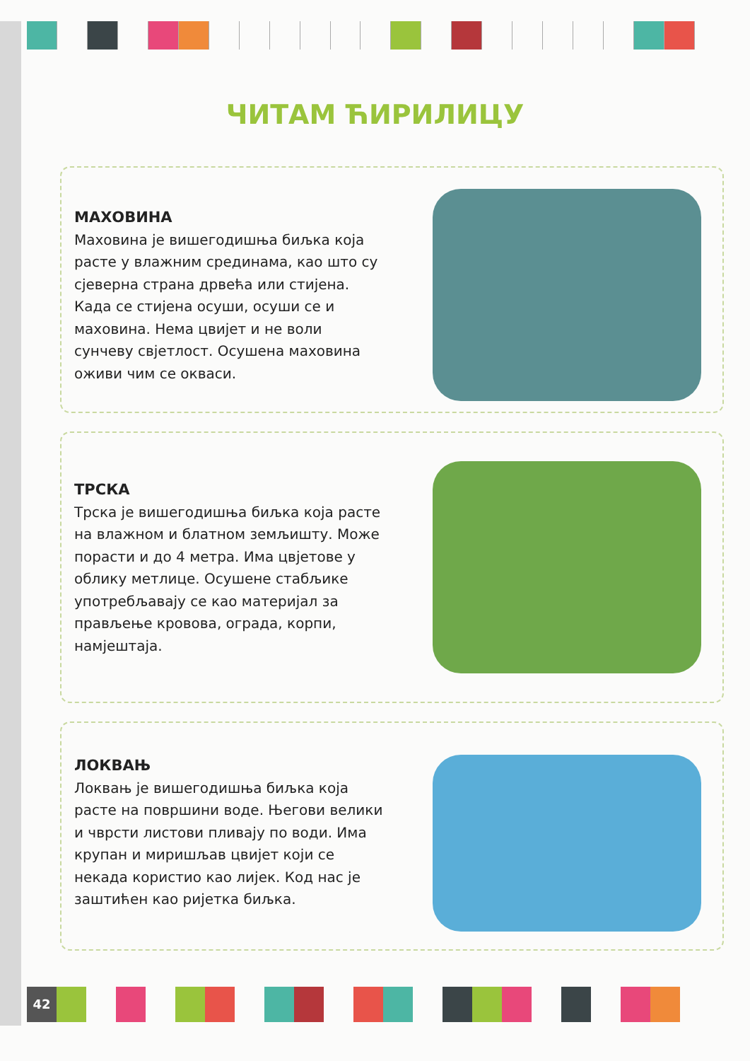ЧИТАМ ЋИРИЛИЦУ
МАХОВИНА
Маховина је вишегодишња биљка која расте у влажним срединама, као што су сјеверна страна дрвећа или стијена. Када се стијена осуши, осуши се и маховина. Нема цвијет и не воли сунчеву свјетлост. Осушена маховина оживи чим се окваси.
ТРСКА
Трска је вишегодишња биљка која расте на влажном и блатном земљишту. Може порасти и до 4 метра. Има цвјетове у облику метлице. Осушене стабљике употребљавају се као материјал за прављење кровова, ограда, корпи, намјештаја.
ЛОКВАЊ
Локвањ је вишегодишња биљка која расте на површини воде. Његови велики и чврсти листови пливају по води. Има крупан и миришљав цвијет који се некада користио као лијек. Код нас је заштићен као ријетка биљка.
42